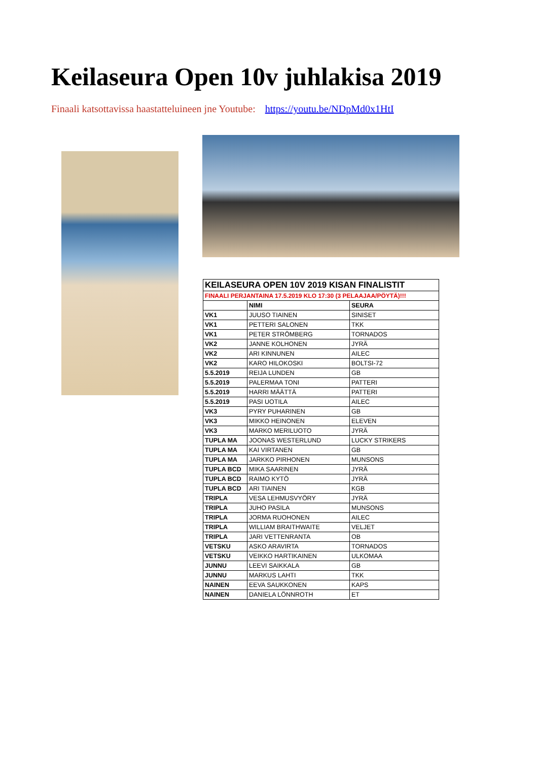Keilaseura Open 10v juhlakisa 2019
Finaali katsottavissa haastatteluineen jne Youtube: https://youtu.be/NDpMd0x1HtI
| KEILASEURA OPEN 10V 2019 KISAN FINALISTIT | | |
| FINAALI PERJANTAINA 17.5.2019 KLO 17:30 (3 PELAAJAA/PÖYTÄ)!!! | | |
| | NIMI | SEURA |
| VK1 | JUUSO TIAINEN | SINISET |
| VK1 | PETTERI SALONEN | TKK |
| VK1 | PETER STRÖMBERG | TORNADOS |
| VK2 | JANNE KOLHONEN | JYRÄ |
| VK2 | ARI KINNUNEN | AILEC |
| VK2 | KARO HILOKOSKI | BOLTSI-72 |
| 5.5.2019 | REIJA LUNDEN | GB |
| 5.5.2019 | PALERMAA TONI | PATTERI |
| 5.5.2019 | HARRI MÄÄTTÄ | PATTERI |
| 5.5.2019 | PASI UOTILA | AILEC |
| VK3 | PYRY PUHARINEN | GB |
| VK3 | MIKKO HEINONEN | ELEVEN |
| VK3 | MARKO MERILUOTO | JYRÄ |
| TUPLA MA | JOONAS WESTERLUND | LUCKY STRIKERS |
| TUPLA MA | KAI VIRTANEN | GB |
| TUPLA MA | JARKKO PIRHONEN | MUNSONS |
| TUPLA BCD | MIKA SAARINEN | JYRÄ |
| TUPLA BCD | RAIMO KYTÖ | JYRÄ |
| TUPLA BCD | ARI TIAINEN | KGB |
| TRIPLA | VESA LEHMUSVYÖRY | JYRÄ |
| TRIPLA | JUHO PASILA | MUNSONS |
| TRIPLA | JORMA RUOHONEN | AILEC |
| TRIPLA | WILLIAM BRAITHWAITE | VELJET |
| TRIPLA | JARI VETTENRANTA | OB |
| VETSKU | ASKO ARAVIRTA | TORNADOS |
| VETSKU | VEIKKO HARTIKAINEN | ULKOMAA |
| JUNNU | LEEVI SAIKKALA | GB |
| JUNNU | MARKUS LAHTI | TKK |
| NAINEN | EEVA SAUKKONEN | KAPS |
| NAINEN | DANIELA LÖNNROTH | ET |